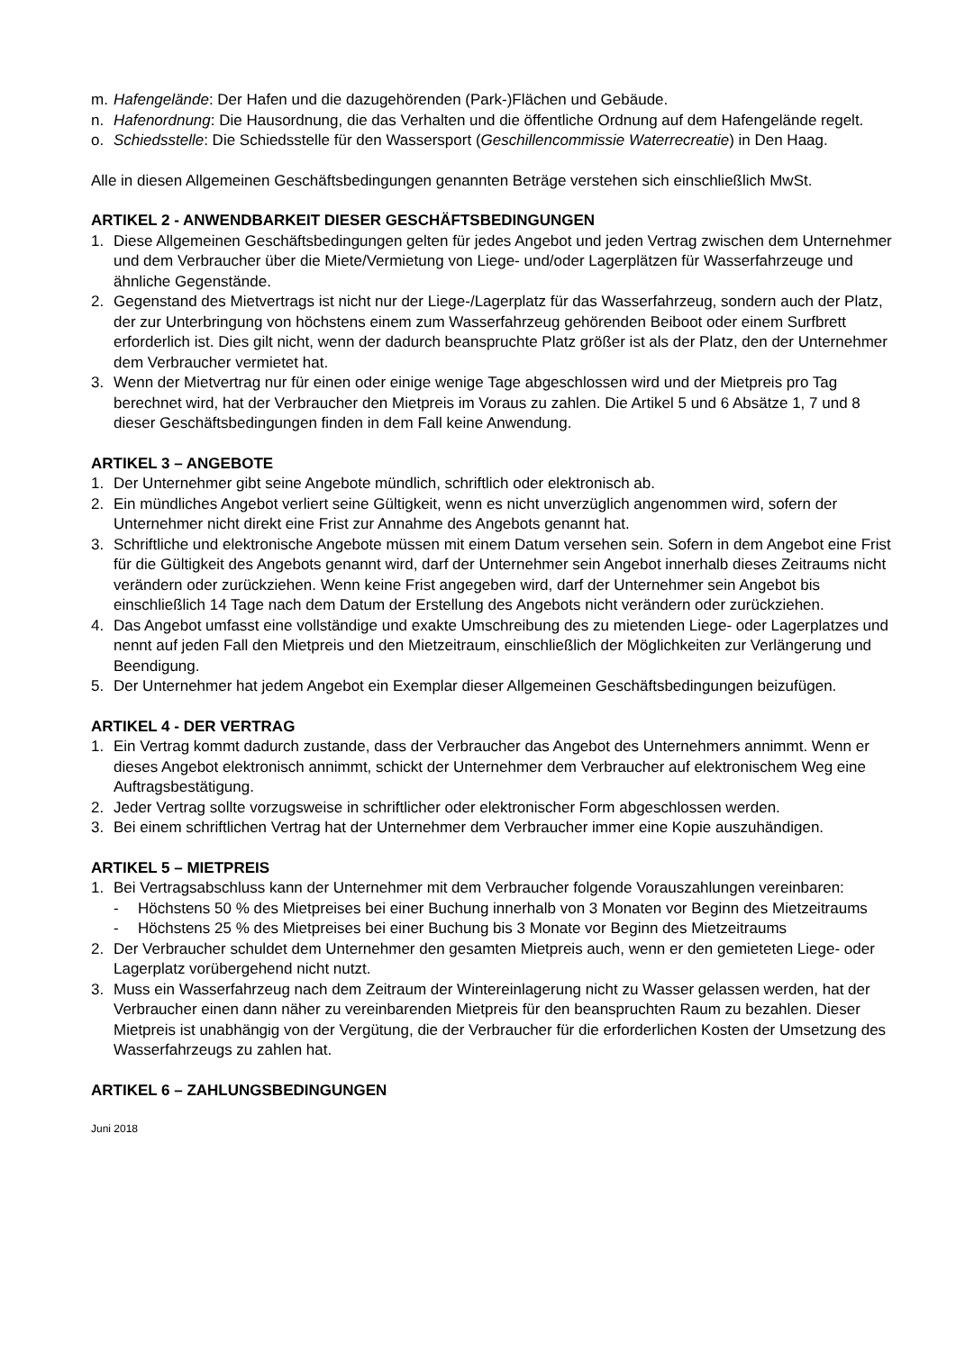m. Hafengelände: Der Hafen und die dazugehörenden (Park-)Flächen und Gebäude.
n. Hafenordnung: Die Hausordnung, die das Verhalten und die öffentliche Ordnung auf dem Hafengelände regelt.
o. Schiedsstelle: Die Schiedsstelle für den Wassersport (Geschillencommissie Waterrecreatie) in Den Haag.
Alle in diesen Allgemeinen Geschäftsbedingungen genannten Beträge verstehen sich einschließlich MwSt.
ARTIKEL 2 - ANWENDBARKEIT DIESER GESCHÄFTSBEDINGUNGEN
1. Diese Allgemeinen Geschäftsbedingungen gelten für jedes Angebot und jeden Vertrag zwischen dem Unternehmer und dem Verbraucher über die Miete/Vermietung von Liege- und/oder Lagerplätzen für Wasserfahrzeuge und ähnliche Gegenstände.
2. Gegenstand des Mietvertrags ist nicht nur der Liege-/Lagerplatz für das Wasserfahrzeug, sondern auch der Platz, der zur Unterbringung von höchstens einem zum Wasserfahrzeug gehörenden Beiboot oder einem Surfbrett erforderlich ist. Dies gilt nicht, wenn der dadurch beanspruchte Platz größer ist als der Platz, den der Unternehmer dem Verbraucher vermietet hat.
3. Wenn der Mietvertrag nur für einen oder einige wenige Tage abgeschlossen wird und der Mietpreis pro Tag berechnet wird, hat der Verbraucher den Mietpreis im Voraus zu zahlen. Die Artikel 5 und 6 Absätze 1, 7 und 8 dieser Geschäftsbedingungen finden in dem Fall keine Anwendung.
ARTIKEL 3 – ANGEBOTE
1. Der Unternehmer gibt seine Angebote mündlich, schriftlich oder elektronisch ab.
2. Ein mündliches Angebot verliert seine Gültigkeit, wenn es nicht unverzüglich angenommen wird, sofern der Unternehmer nicht direkt eine Frist zur Annahme des Angebots genannt hat.
3. Schriftliche und elektronische Angebote müssen mit einem Datum versehen sein. Sofern in dem Angebot eine Frist für die Gültigkeit des Angebots genannt wird, darf der Unternehmer sein Angebot innerhalb dieses Zeitraums nicht verändern oder zurückziehen. Wenn keine Frist angegeben wird, darf der Unternehmer sein Angebot bis einschließlich 14 Tage nach dem Datum der Erstellung des Angebots nicht verändern oder zurückziehen.
4. Das Angebot umfasst eine vollständige und exakte Umschreibung des zu mietenden Liege- oder Lagerplatzes und nennt auf jeden Fall den Mietpreis und den Mietzeitraum, einschließlich der Möglichkeiten zur Verlängerung und Beendigung.
5. Der Unternehmer hat jedem Angebot ein Exemplar dieser Allgemeinen Geschäftsbedingungen beizufügen.
ARTIKEL 4 - DER VERTRAG
1. Ein Vertrag kommt dadurch zustande, dass der Verbraucher das Angebot des Unternehmers annimmt. Wenn er dieses Angebot elektronisch annimmt, schickt der Unternehmer dem Verbraucher auf elektronischem Weg eine Auftragsbestätigung.
2. Jeder Vertrag sollte vorzugsweise in schriftlicher oder elektronischer Form abgeschlossen werden.
3. Bei einem schriftlichen Vertrag hat der Unternehmer dem Verbraucher immer eine Kopie auszuhändigen.
ARTIKEL 5 – MIETPREIS
1. Bei Vertragsabschluss kann der Unternehmer mit dem Verbraucher folgende Vorauszahlungen vereinbaren:
- Höchstens 50 % des Mietpreises bei einer Buchung innerhalb von 3 Monaten vor Beginn des Mietzeitraums
- Höchstens 25 % des Mietpreises bei einer Buchung bis 3 Monate vor Beginn des Mietzeitraums
2. Der Verbraucher schuldet dem Unternehmer den gesamten Mietpreis auch, wenn er den gemieteten Liege- oder Lagerplatz vorübergehend nicht nutzt.
3. Muss ein Wasserfahrzeug nach dem Zeitraum der Wintereinlagerung nicht zu Wasser gelassen werden, hat der Verbraucher einen dann näher zu vereinbarenden Mietpreis für den beanspruchten Raum zu bezahlen. Dieser Mietpreis ist unabhängig von der Vergütung, die der Verbraucher für die erforderlichen Kosten der Umsetzung des Wasserfahrzeugs zu zahlen hat.
ARTIKEL 6 – ZAHLUNGSBEDINGUNGEN
Juni 2018